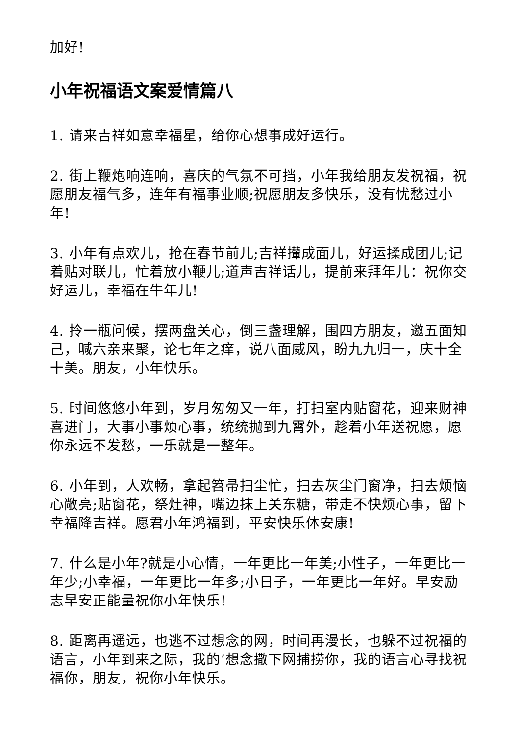加好!
小年祝福语文案爱情篇八
1. 请来吉祥如意幸福星，给你心想事成好运行。
2. 街上鞭炮响连响，喜庆的气氛不可挡，小年我给朋友发祝福，祝愿朋友福气多，连年有福事业顺;祝愿朋友多快乐，没有忧愁过小年!
3. 小年有点欢儿，抢在春节前儿;吉祥攆成面儿，好运揉成团儿;记着贴对联儿，忙着放小鞭儿;道声吉祥话儿，提前来拜年儿：祝你交好运儿，幸福在牛年儿!
4. 拎一瓶问候，摆两盘关心，倒三盏理解，围四方朋友，邀五面知己，喊六亲来聚，论七年之痒，说八面威风，盼九九归一，庆十全十美。朋友，小年快乐。
5. 时间悠悠小年到，岁月匆匆又一年，打扫室内贴窗花，迎来财神喜进门，大事小事烦心事，统统抛到九霄外，趁着小年送祝愿，愿你永远不发愁，一乐就是一整年。
6. 小年到，人欢畅，拿起笤帚扫尘忙，扫去灰尘门窗净，扫去烦恼心敞亮;贴窗花，祭灶神，嘴边抹上关东糖，带走不快烦心事，留下幸福降吉祥。愿君小年鸿福到，平安快乐体安康!
7. 什么是小年?就是小心情，一年更比一年美;小性子，一年更比一年少;小幸福，一年更比一年多;小日子，一年更比一年好。早安励志早安正能量祝你小年快乐!
8. 距离再遥远，也逃不过想念的网，时间再漫长，也躲不过祝福的语言，小年到来之际，我的’想念撒下网捕捞你，我的语言心寻找祝福你，朋友，祝你小年快乐。